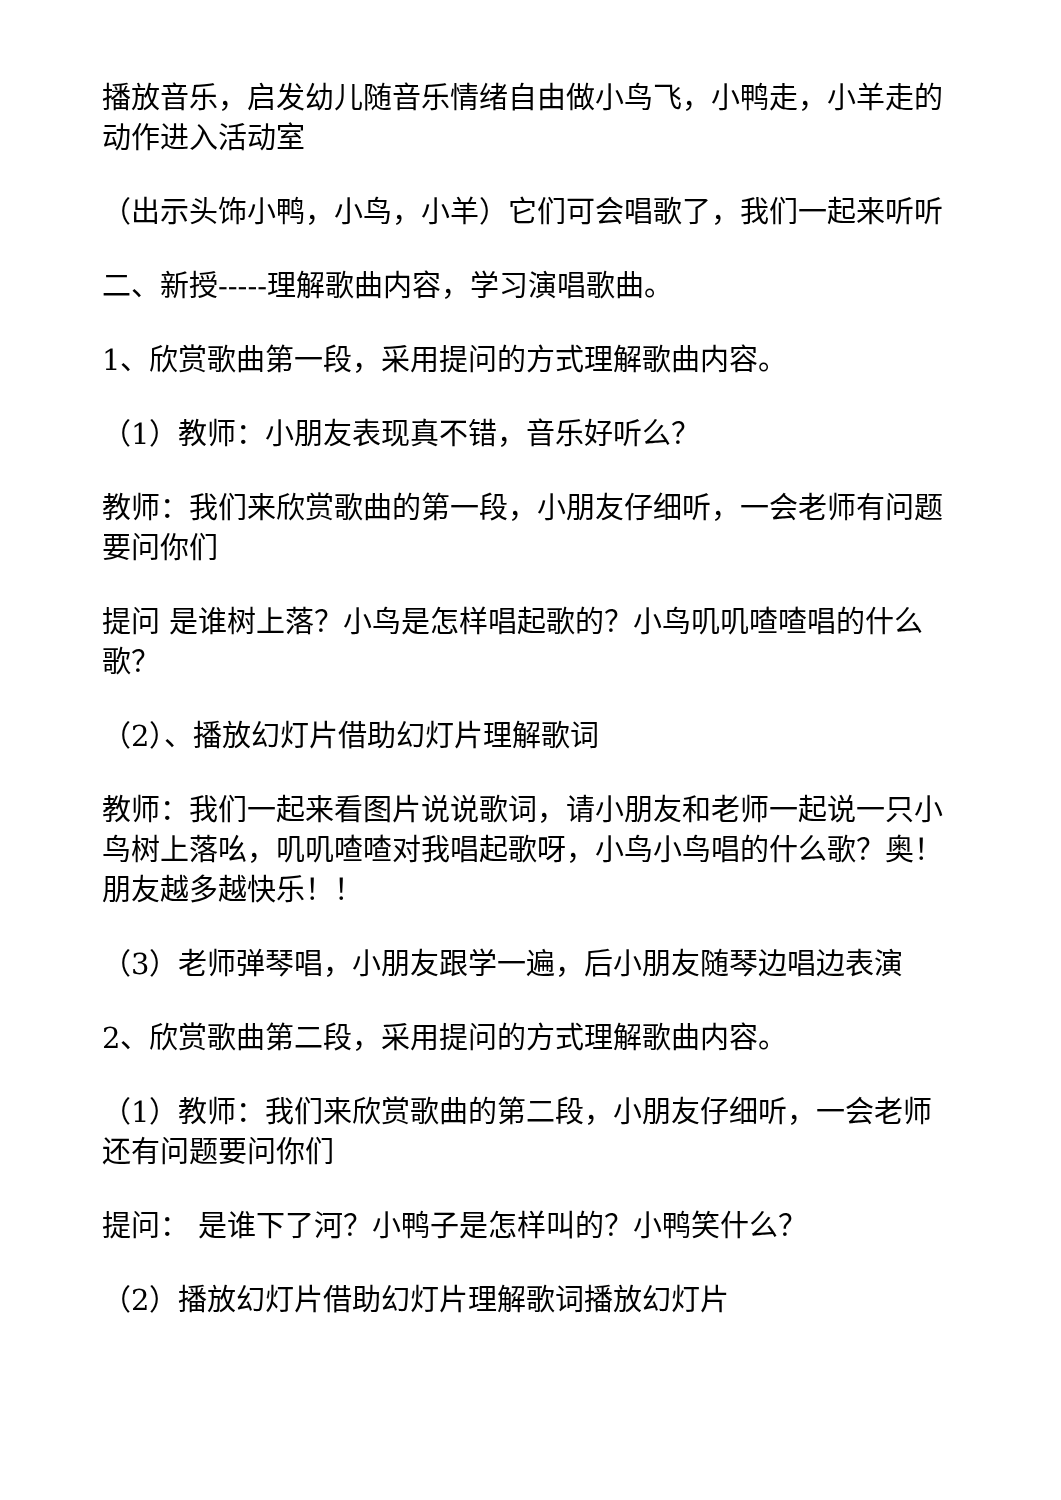播放音乐，启发幼儿随音乐情绪自由做小鸟飞，小鸭走，小羊走的动作进入活动室
（出示头饰小鸭，小鸟，小羊）它们可会唱歌了，我们一起来听听
二、新授-----理解歌曲内容，学习演唱歌曲。
1、欣赏歌曲第一段，采用提问的方式理解歌曲内容。
（1）教师：小朋友表现真不错，音乐好听么？
教师：我们来欣赏歌曲的第一段，小朋友仔细听，一会老师有问题要问你们
提问 是谁树上落？小鸟是怎样唱起歌的？小鸟叽叽喳喳唱的什么歌？
（2）、播放幻灯片借助幻灯片理解歌词
教师：我们一起来看图片说说歌词，请小朋友和老师一起说一只小鸟树上落吆，叽叽喳喳对我唱起歌呀，小鸟小鸟唱的什么歌？奥！朋友越多越快乐！！
（3）老师弹琴唱，小朋友跟学一遍，后小朋友随琴边唱边表演
2、欣赏歌曲第二段，采用提问的方式理解歌曲内容。
（1）教师：我们来欣赏歌曲的第二段，小朋友仔细听，一会老师还有问题要问你们
提问： 是谁下了河？小鸭子是怎样叫的？小鸭笑什么？
（2）播放幻灯片借助幻灯片理解歌词播放幻灯片